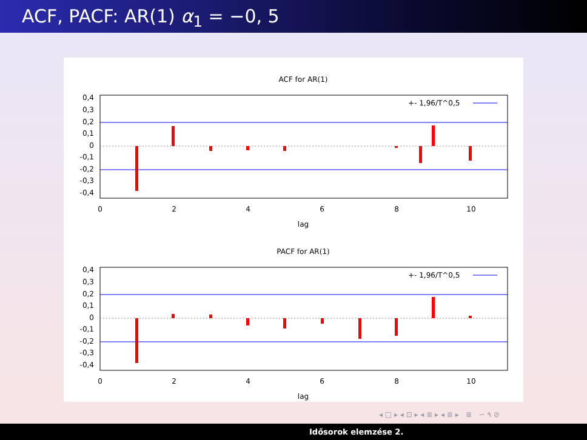ACF, PACF: AR(1) α<sub>1</sub> = −0, 5
ACF for AR(1)
+- 1,96/T^0,5
0,4
0,3
0,2
0,1
0
-0,1
-0,2
-0,3
-0,4
0
2
4
6
8
10
lag
PACF for AR(1)
+- 1,96/T^0,5
0,4
0,3
0,2
0,1
0
-0,1
-0,2
-0,3
-0,4
0
2
4
6
8
10
lag
◂ □ ▸ ◂ ⊡ ▸ ◂ ≣ ▸ ◂ ≣ ▸ ≣ ∽ ۹ ⊘
Idősorok elemzése 2.